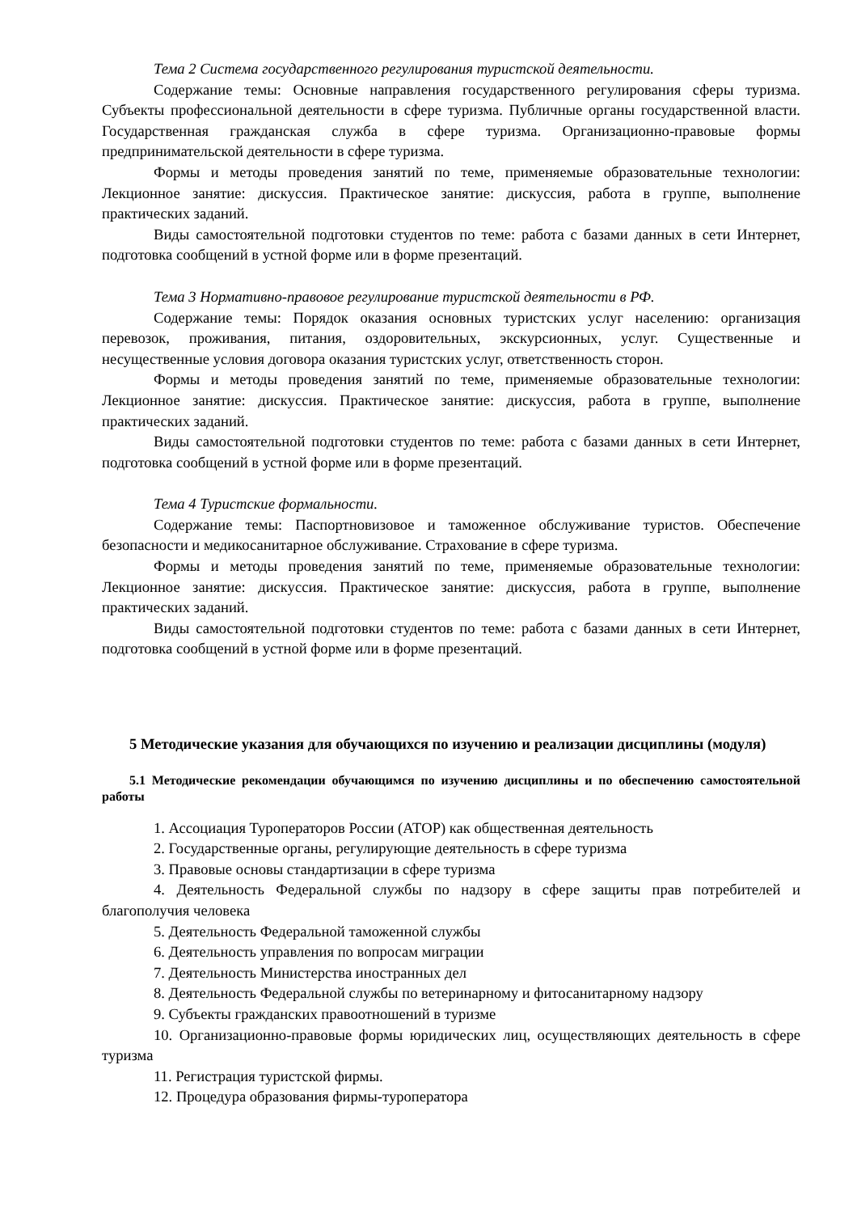Тема 2 Система государственного регулирования туристской деятельности.
Содержание темы: Основные направления государственного регулирования сферы туризма. Субъекты профессиональной деятельности в сфере туризма. Публичные органы государственной власти. Государственная гражданская служба в сфере туризма. Организационно-правовые формы предпринимательской деятельности в сфере туризма.
Формы и методы проведения занятий по теме, применяемые образовательные технологии: Лекционное занятие: дискуссия. Практическое занятие: дискуссия, работа в группе, выполнение практических заданий.
Виды самостоятельной подготовки студентов по теме: работа с базами данных в сети Интернет, подготовка сообщений в устной форме или в форме презентаций.
Тема 3 Нормативно-правовое регулирование туристской деятельности в РФ.
Содержание темы: Порядок оказания основных туристских услуг населению: организация перевозок, проживания, питания, оздоровительных, экскурсионных, услуг. Существенные и несущественные условия договора оказания туристских услуг, ответственность сторон.
Формы и методы проведения занятий по теме, применяемые образовательные технологии: Лекционное занятие: дискуссия. Практическое занятие: дискуссия, работа в группе, выполнение практических заданий.
Виды самостоятельной подготовки студентов по теме: работа с базами данных в сети Интернет, подготовка сообщений в устной форме или в форме презентаций.
Тема 4 Туристские формальности.
Содержание темы: Паспортновизовое и таможенное обслуживание туристов. Обеспечение безопасности и медикосанитарное обслуживание. Страхование в сфере туризма.
Формы и методы проведения занятий по теме, применяемые образовательные технологии: Лекционное занятие: дискуссия. Практическое занятие: дискуссия, работа в группе, выполнение практических заданий.
Виды самостоятельной подготовки студентов по теме: работа с базами данных в сети Интернет, подготовка сообщений в устной форме или в форме презентаций.
5 Методические указания для обучающихся по изучению и реализации дисциплины (модуля)
5.1 Методические рекомендации обучающимся по изучению дисциплины и по обеспечению самостоятельной работы
1. Ассоциация Туроператоров России (АТОР) как общественная деятельность
2. Государственные органы, регулирующие деятельность в сфере туризма
3. Правовые основы стандартизации в сфере туризма
4. Деятельность Федеральной службы по надзору в сфере защиты прав потребителей и благополучия человека
5. Деятельность Федеральной таможенной службы
6. Деятельность управления по вопросам миграции
7. Деятельность Министерства иностранных дел
8. Деятельность Федеральной службы по ветеринарному и фитосанитарному надзору
9. Субъекты гражданских правоотношений в туризме
10. Организационно-правовые формы юридических лиц, осуществляющих деятельность в сфере туризма
11. Регистрация туристской фирмы.
12. Процедура образования фирмы-туроператора